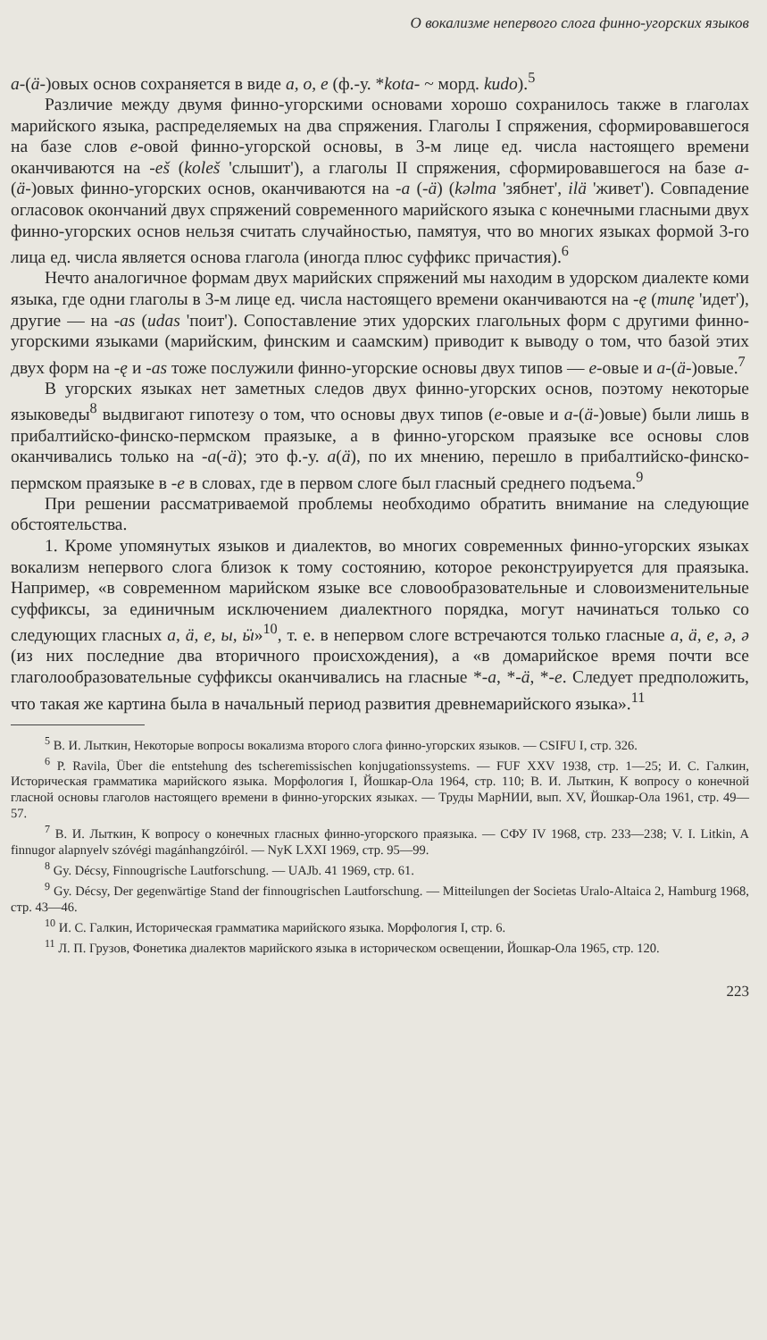О вокализме непервого слога финно-угорских языков
а-(ä-)овых основ сохраняется в виде а, о, е (ф.-у. *kota- ~ морд. kudo).<sup>5</sup>
Различие между двумя финно-угорскими основами хорошо сохранилось также в глаголах марийского языка, распределяемых на два спряжения. Глаголы I спряжения, сформировавшегося на базе слов е-овой финно-угорской основы, в 3-м лице ед. числа настоящего времени оканчиваются на -eš (koleš 'слышит'), а глаголы II спряжения, сформировавшегося на базе а-(ä-)овых финно-угорских основ, оканчиваются на -а (-ä) (kəlma 'зябнет', ilä 'живет'). Совпадение огласовок окончаний двух спряжений современного марийского языка с конечными гласными двух финно-угорских основ нельзя считать случайностью, памятуя, что во многих языках формой 3-го лица ед. числа является основа глагола (иногда плюс суффикс причастия).<sup>6</sup>
Нечто аналогичное формам двух марийских спряжений мы находим в удорском диалекте коми языка, где одни глаголы в 3-м лице ед. числа настоящего времени оканчиваются на -ę (munę 'идет'), другие — на -as (udas 'поит'). Сопоставление этих удорских глагольных форм с другими финно-угорскими языками (марийским, финским и саамским) приводит к выводу о том, что базой этих двух форм на -ę и -as тоже послужили финно-угорские основы двух типов — е-овые и а-(ä-)овые.<sup>7</sup>
В угорских языках нет заметных следов двух финно-угорских основ, поэтому некоторые языковеды<sup>8</sup> выдвигают гипотезу о том, что основы двух типов (е-овые и а-(ä-)овые) были лишь в прибалтийско-финско-пермском праязыке, а в финно-угорском праязыке все основы слов оканчивались только на -а(-ä); это ф.-у. а(ä), по их мнению, перешло в прибалтийско-финско-пермском праязыке в -е в словах, где в первом слоге был гласный среднего подъема.<sup>9</sup>
При решении рассматриваемой проблемы необходимо обратить внимание на следующие обстоятельства.
1. Кроме упомянутых языков и диалектов, во многих современных финно-угорских языках вокализм непервого слога близок к тому состоянию, которое реконструируется для праязыка. Например, «в современном марийском языке все словообразовательные и словоизменительные суффиксы, за единичным исключением диалектного порядка, могут начинаться только со следующих гласных а, ä, е, ы, ӹ»<sup>10</sup>, т. е. в непервом слоге встречаются только гласные а, ä, е, ә, ə (из них последние два вторичного происхождения), а «в домарийское время почти все глаголообразовательные суффиксы оканчивались на гласные *-а, *-ä, *-е. Следует предположить, что такая же картина была в начальный период развития древнемарийского языка».<sup>11</sup>
<sup>5</sup> В. И. Лыткин, Некоторые вопросы вокализма второго слога финно-угорских языков. — CSIFU I, стр. 326.
<sup>6</sup> P. Ravila, Über die entstehung des tscheremissischen konjugationssystems. — FUF XXV 1938, стр. 1—25; И. С. Галкин, Историческая грамматика марийского языка. Морфология I, Йошкар-Ола 1964, стр. 110; В. И. Лыткин, К вопросу о конечной гласной основы глаголов настоящего времени в финно-угорских языках. — Труды МарНИИ, вып. XV, Йошкар-Ола 1961, стр. 49—57.
<sup>7</sup> В. И. Лыткин, К вопросу о конечных гласных финно-угорского праязыка. — СФУ IV 1968, стр. 233—238; V. I. Litkin, A finnugor alapnyelv szóvégi magánhangzóiról. — NyK LXXI 1969, стр. 95—99.
<sup>8</sup> Gy. Décsy, Finnougrische Lautforschung. — UAJb. 41 1969, стр. 61.
<sup>9</sup> Gy. Décsy, Der gegenwärtige Stand der finnougrischen Lautforschung. — Mitteilungen der Societas Uralo-Altaica 2, Hamburg 1968, стр. 43—46.
<sup>10</sup> И. С. Галкин, Историческая грамматика марийского языка. Морфология I, стр. 6.
<sup>11</sup> Л. П. Грузов, Фонетика диалектов марийского языка в историческом освещении, Йошкар-Ола 1965, стр. 120.
223